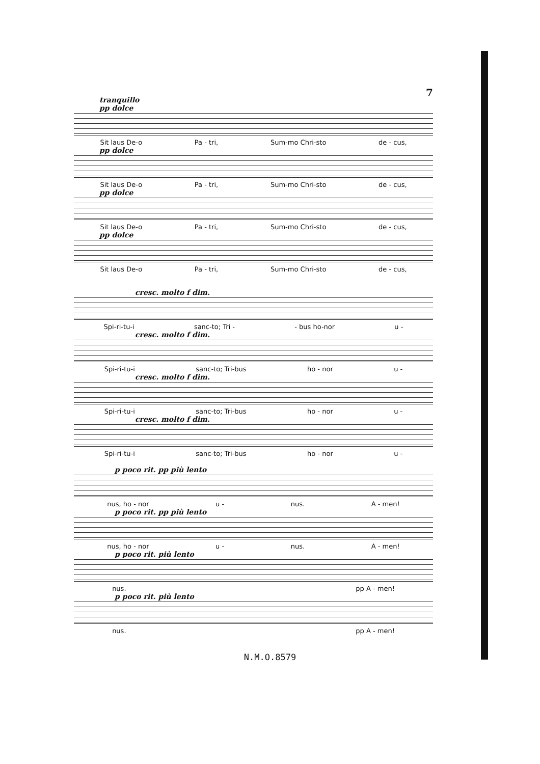7
tranquillo
pp dolce
Sit laus De-o Pa - tri, Sum-mo Chri-sto de - cus,
pp dolce
Sit laus De-o Pa - tri, Sum-mo Chri-sto de - cus,
pp dolce
Sit laus De-o Pa - tri, Sum-mo Chri-sto de - cus,
pp dolce
Sit laus De-o Pa - tri, Sum-mo Chri-sto de - cus,
cresc. molto f dim.
Spi-ri-tu-i sanc-to; Tri - - bus ho-nor u -
cresc. molto f dim.
Spi-ri-tu-i sanc-to; Tri-bus ho - nor u -
cresc. molto f dim.
Spi-ri-tu-i sanc-to; Tri-bus ho - nor u -
cresc. molto f dim.
Spi-ri-tu-i sanc-to; Tri-bus ho - nor u -
p poco rit. pp più lento
nus, ho - nor u - nus. A - men!
p poco rit. pp più lento
nus, ho - nor u - nus. A - men!
p poco rit. più lento
nus. pp A - men!
p poco rit. più lento
nus. pp A - men!
N.M.O.8579